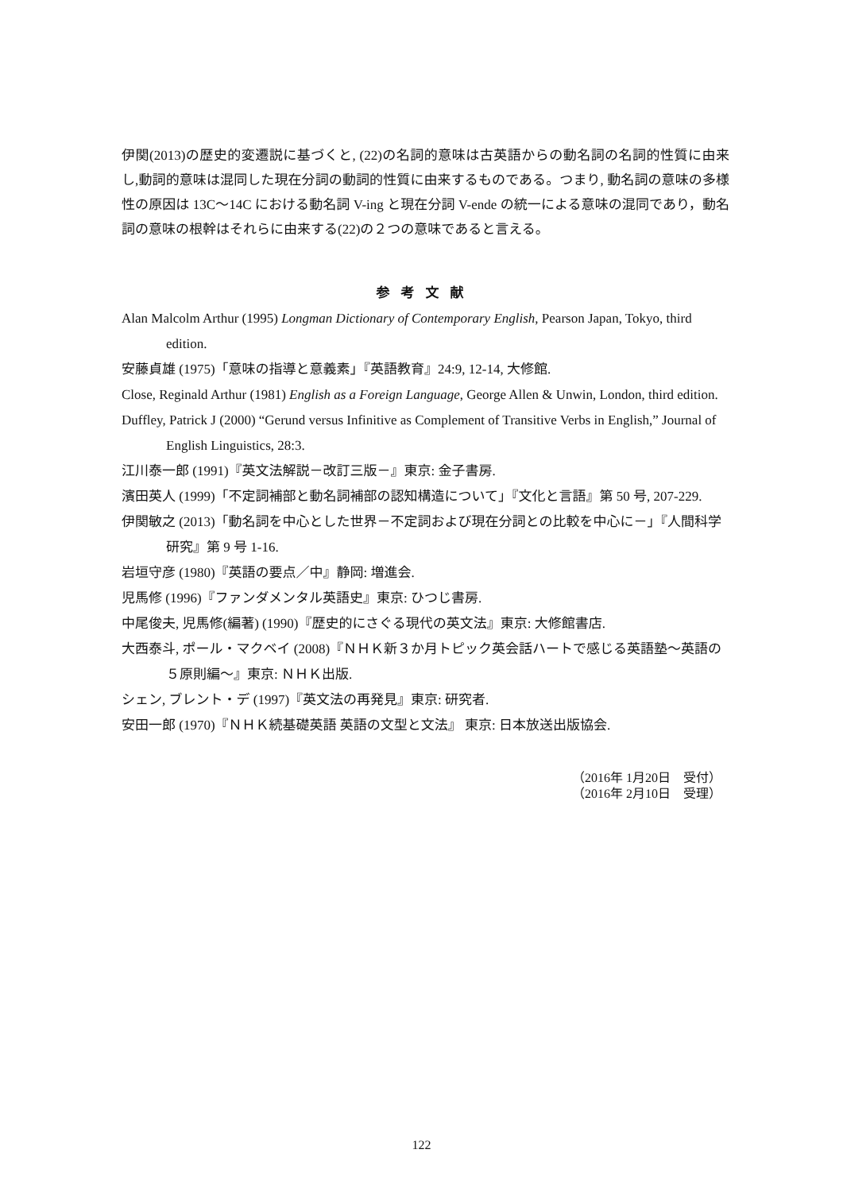伊関(2013)の歴史的変遷説に基づくと, (22)の名詞的意味は古英語からの動名詞の名詞的性質に由来し,動詞的意味は混同した現在分詞の動詞的性質に由来するものである。つまり, 動名詞の意味の多様性の原因は 13C〜14C における動名詞 V-ing と現在分詞 V-ende の統一による意味の混同であり，動名詞の意味の根幹はそれらに由来する(22)の２つの意味であると言える。
参考文献
Alan Malcolm Arthur (1995) Longman Dictionary of Contemporary English, Pearson Japan, Tokyo, third edition.
安藤貞雄 (1975)「意味の指導と意義素」『英語教育』24:9, 12-14, 大修館.
Close, Reginald Arthur (1981) English as a Foreign Language, George Allen & Unwin, London, third edition.
Duffley, Patrick J (2000) “Gerund versus Infinitive as Complement of Transitive Verbs in English,” Journal of English Linguistics, 28:3.
江川泰一郎 (1991)『英文法解説－改訂三版－』東京: 金子書房.
濱田英人 (1999)「不定詞補部と動名詞補部の認知構造について」『文化と言語』第 50 号, 207-229.
伊関敏之 (2013)「動名詞を中心とした世界－不定詞および現在分詞との比較を中心に－」『人間科学研究』第 9 号 1-16.
岩垣守彦 (1980)『英語の要点／中』静岡: 増進会.
児馬修 (1996)『ファンダメンタル英語史』東京: ひつじ書房.
中尾俊夫, 児馬修(編著) (1990)『歴史的にさぐる現代の英文法』東京: 大修館書店.
大西泰斗, ポール・マクベイ (2008)『ＮＨＫ新３か月トピック英会話ハートで感じる英語塾〜英語の５原則編〜』東京: ＮＨＫ出版.
シェン, ブレント・デ (1997)『英文法の再発見』東京: 研究者.
安田一郎 (1970)『ＮＨＫ続基礎英語 英語の文型と文法』 東京: 日本放送出版協会.
（2016年 1月20日　受付）
（2016年 2月10日　受理）
122